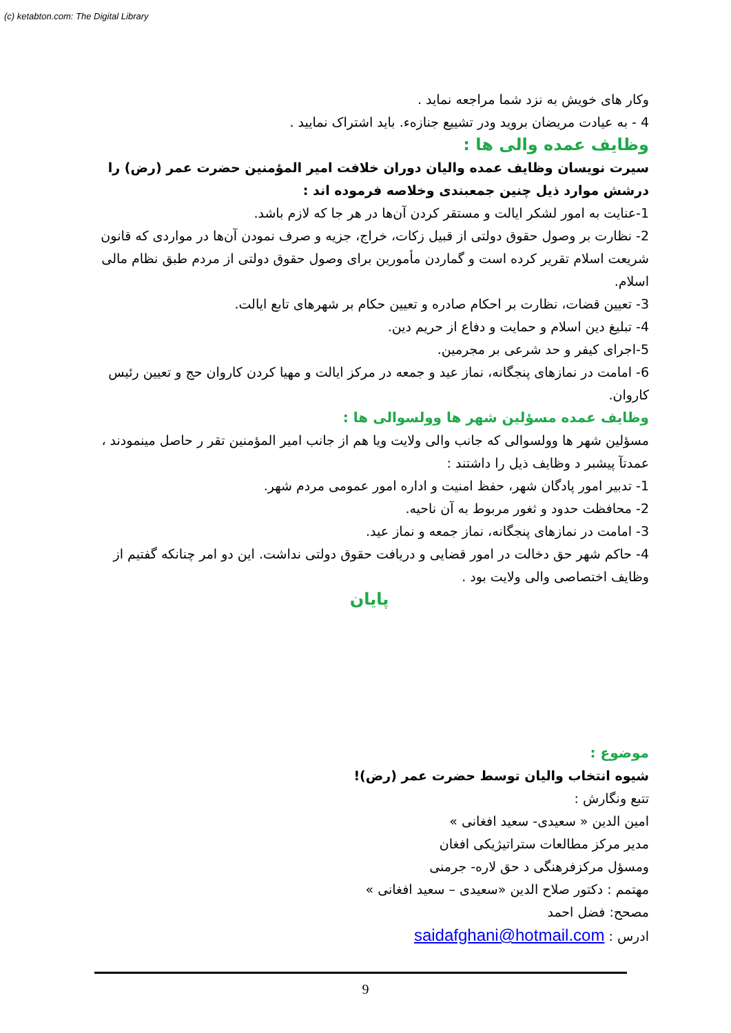(c) ketabton.com: The Digital Library
وکار های خویش به نزد شما مراجعه نماید .
4 - به عیادت مریضان بروید ودر تشییع جنازهء. باید اشتراک نمایید .
وظایف عمده والی ها :
سیرت نویسان وظایف عمده والیان دوران خلافت امیر المؤمنین حضرت عمر (رض) را درشش موارد ذیل چنین جمعبندی وخلاصه فرموده اند :
1-عنایت به امور لشکر ایالت و مستقر کردن آن‌ها در هر جا که لازم باشد.
2- نظارت بر وصول حقوق دولتی از قبیل زکات، خراج، جزیه و صرف نمودن آن‌ها در مواردی که قانون شریعت اسلام تقریر کرده است و گماردن مأمورین برای وصول حقوق دولتی از مردم طبق نظام مالی اسلام.
3- تعیین قضات، نظارت بر احکام صادره و تعیین حکام بر شهرهای تابع ایالت.
4- تبلیغ دین اسلام و حمایت و دفاع از حریم دین.
5-اجرای کیفر و حد شرعی بر مجرمین.
6- امامت در نمازهای پنجگانه، نماز عید و جمعه در مرکز ایالت و مهیا کردن کاروان حج و تعیین رئیس کاروان.
وظایف عمده مسؤلین شهر ها وولسوالی ها :
مسؤلین شهر ها وولسوالی که جانب والی ولایت ویا هم از جانب امیر المؤمنین تقر ر حاصل مینمودند ، عمدتآ پیشبر د وظایف ذیل را داشتند :
1- تدبیر امور پادگان شهر، حفظ امنیت و اداره امور عمومی مردم شهر.
2- محافظت حدود و ثغور مربوط به آن ناحیه.
3- امامت در نمازهای پنجگانه، نماز جمعه و نماز عید.
4- حاکم شهر حق دخالت در امور قضایی و دریافت حقوق دولتی نداشت. این دو امر چنانکه گفتیم از وظایف اختصاصی والی ولایت بود .
پایان
موضوع :
شیوه انتخاب والیان توسط حضرت عمر (رض)!
تتبع ونگارش :
امین الدین « سعیدی- سعید افغانی »
مدیر مرکز مطالعات ستراتیژیکی افغان
ومسؤل مرکزفرهنگی د حق لاره- جرمنی
مهتمم : دکتور صلاح الدین «سعیدی – سعید افغانی »
مصحح: فضل احمد
ادرس : saidafghani@hotmail.com
9